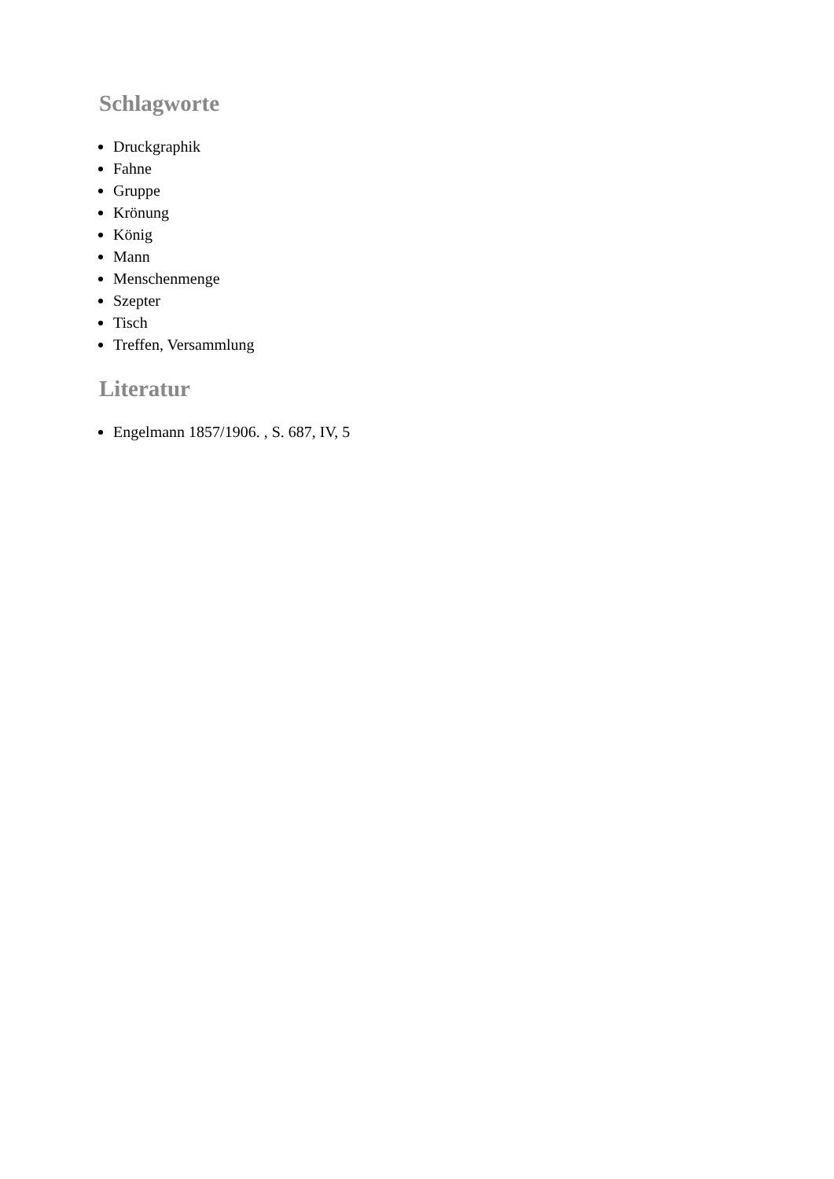Schlagworte
Druckgraphik
Fahne
Gruppe
Krönung
König
Mann
Menschenmenge
Szepter
Tisch
Treffen, Versammlung
Literatur
Engelmann 1857/1906. , S. 687, IV, 5